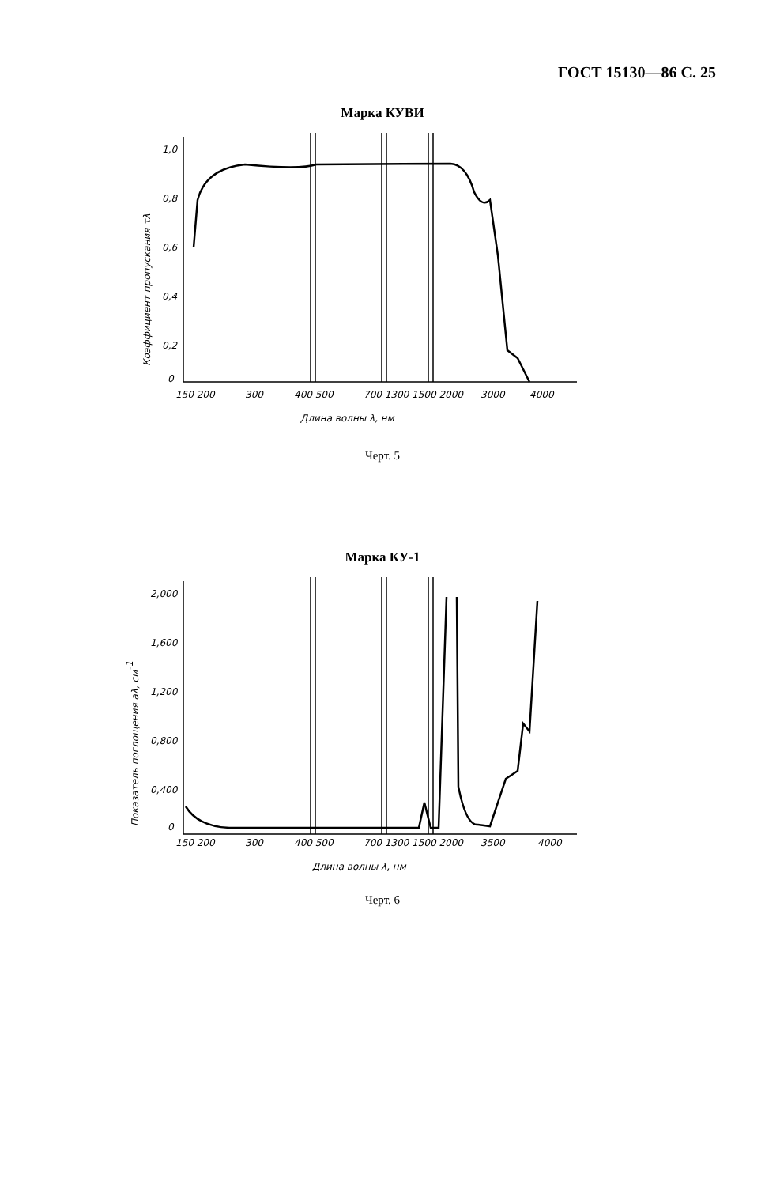ГОСТ 15130—86 С. 25
Марка КУВИ
1,0
0,8
0,6
0,4
0,2
0
150 200
300
400 500
700 1300 1500 2000
3000
4000
Длина волны λ, нм
Коэффициент пропускания τλ
Черт. 5
Марка КУ-1
2,000
1,600
1,200
0,800
0,400
0
150 200
300
400 500
700 1300 1500 2000
3500
4000
Длина волны λ, нм
Показатель поглощения aλ, см-1
Черт. 6